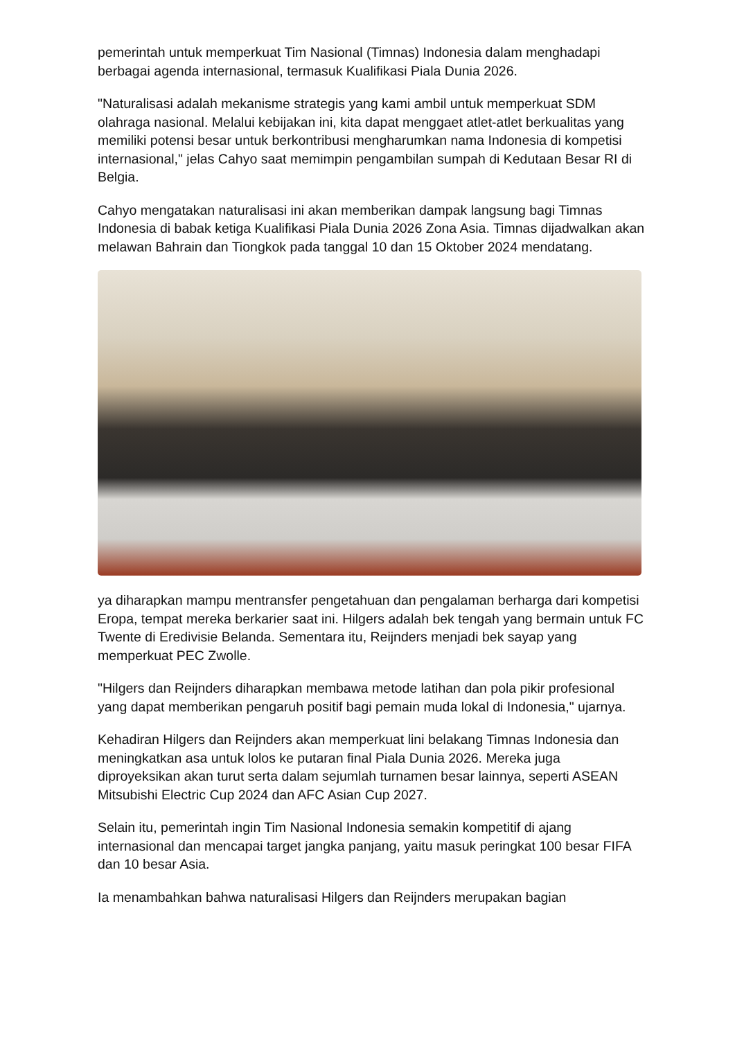pemerintah untuk memperkuat Tim Nasional (Timnas) Indonesia dalam menghadapi berbagai agenda internasional, termasuk Kualifikasi Piala Dunia 2026.
"Naturalisasi adalah mekanisme strategis yang kami ambil untuk memperkuat SDM olahraga nasional. Melalui kebijakan ini, kita dapat menggaet atlet-atlet berkualitas yang memiliki potensi besar untuk berkontribusi mengharumkan nama Indonesia di kompetisi internasional," jelas Cahyo saat memimpin pengambilan sumpah di Kedutaan Besar RI di Belgia.
Cahyo mengatakan naturalisasi ini akan memberikan dampak langsung bagi Timnas Indonesia di babak ketiga Kualifikasi Piala Dunia 2026 Zona Asia. Timnas dijadwalkan akan melawan Bahrain dan Tiongkok pada tanggal 10 dan 15 Oktober 2024 mendatang.
ya diharapkan mampu mentransfer pengetahuan dan pengalaman berharga dari kompetisi Eropa, tempat mereka berkarier saat ini. Hilgers adalah bek tengah yang bermain untuk FC Twente di Eredivisie Belanda. Sementara itu, Reijnders menjadi bek sayap yang memperkuat PEC Zwolle.
"Hilgers dan Reijnders diharapkan membawa metode latihan dan pola pikir profesional yang dapat memberikan pengaruh positif bagi pemain muda lokal di Indonesia," ujarnya.
Kehadiran Hilgers dan Reijnders akan memperkuat lini belakang Timnas Indonesia dan meningkatkan asa untuk lolos ke putaran final Piala Dunia 2026. Mereka juga diproyeksikan akan turut serta dalam sejumlah turnamen besar lainnya, seperti ASEAN Mitsubishi Electric Cup 2024 dan AFC Asian Cup 2027.
Selain itu, pemerintah ingin Tim Nasional Indonesia semakin kompetitif di ajang internasional dan mencapai target jangka panjang, yaitu masuk peringkat 100 besar FIFA dan 10 besar Asia.
Ia menambahkan bahwa naturalisasi Hilgers dan Reijnders merupakan bagian